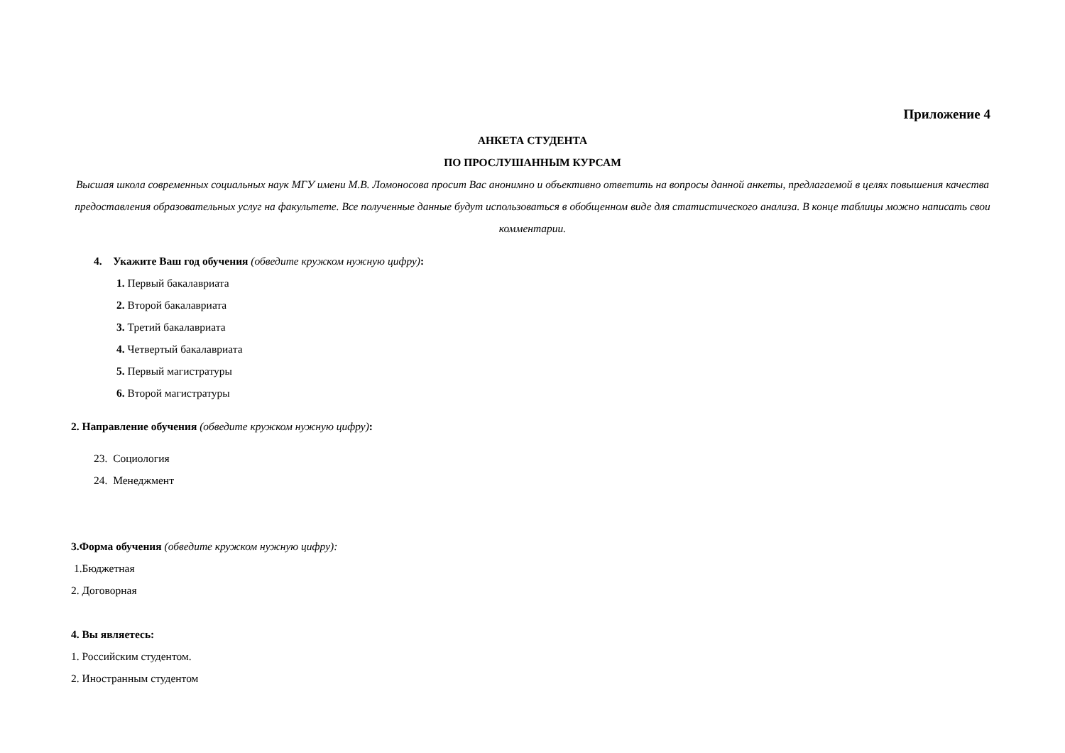Приложение 4
АНКЕТА СТУДЕНТА
ПО ПРОСЛУШАННЫМ КУРСАМ
Высшая школа современных социальных наук МГУ имени М.В. Ломоносова просит Вас анонимно и объективно ответить на вопросы данной анкеты, предлагаемой в целях повышения качества предоставления образовательных услуг на факультете. Все полученные данные будут использоваться в обобщенном виде для статистического анализа. В конце таблицы можно написать свои комментарии.
4. Укажите Ваш год обучения (обведите кружком нужную цифру):
1. Первый бакалавриата
2. Второй бакалавриата
3. Третий бакалавриата
4. Четвертый бакалавриата
5. Первый магистратуры
6. Второй магистратуры
2. Направление обучения (обведите кружком нужную цифру):
23. Социология
24. Менеджмент
3.Форма обучения (обведите кружком нужную цифру):
1.Бюджетная
2. Договорная
4. Вы являетесь:
1. Российским студентом.
2. Иностранным студентом